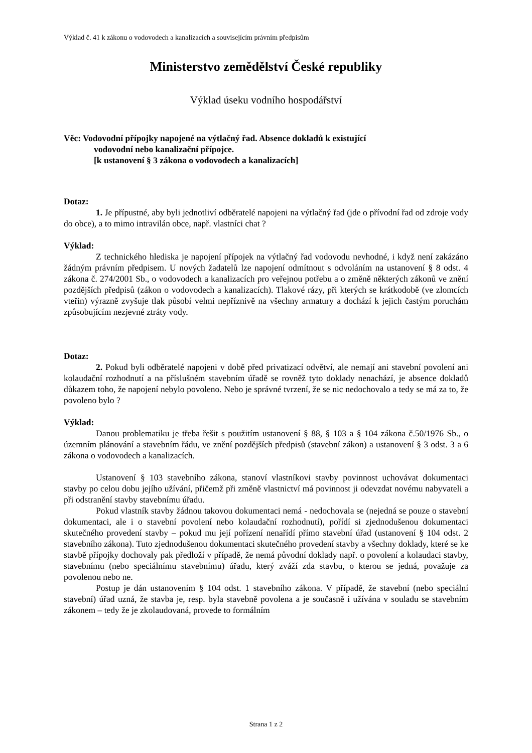Výklad č. 41 k zákonu o vodovodech a kanalizacích a souvisejícím právním předpisům
Ministerstvo zemědělství České republiky
Výklad úseku vodního hospodářství
Věc: Vodovodní přípojky napojené na výtlačný řad. Absence dokladů k existující
vodovodní nebo kanalizační přípojce.
[k ustanovení § 3 zákona o vodovodech a kanalizacích]
Dotaz:
1. Je přípustné, aby byli jednotliví odběratelé napojeni na výtlačný řad (jde o přívodní řad od zdroje vody do obce), a to mimo intravilán obce, např. vlastníci chat ?
Výklad:
Z technického hlediska je napojení přípojek na výtlačný řad vodovodu nevhodné, i když není zakázáno žádným právním předpisem. U nových žadatelů lze napojení odmítnout s odvoláním na ustanovení § 8 odst. 4 zákona č. 274/2001 Sb., o vodovodech a kanalizacích pro veřejnou potřebu a o změně některých zákonů ve znění pozdějších předpisů (zákon o vodovodech a kanalizacích). Tlakové rázy, při kterých se krátkodobě (ve zlomcích vteřin) výrazně zvyšuje tlak působí velmi nepříznivě na všechny armatury a dochází k jejich častým poruchám způsobujícím nezjevné ztráty vody.
Dotaz:
2. Pokud byli odběratelé napojeni v době před privatizací odvětví, ale nemají ani stavební povolení ani kolaudační rozhodnutí a na příslušném stavebním úřadě se rovněž tyto doklady nenachází, je absence dokladů důkazem toho, že napojení nebylo povoleno. Nebo je správné tvrzení, že se nic nedochovalo a tedy se má za to, že povoleno bylo ?
Výklad:
Danou problematiku je třeba řešit s použitím ustanovení § 88, § 103 a § 104 zákona č.50/1976 Sb., o územním plánování a stavebním řádu, ve znění pozdějších předpisů (stavební zákon) a ustanovení § 3 odst. 3 a 6 zákona o vodovodech a kanalizacích.
Ustanovení § 103 stavebního zákona, stanoví vlastníkovi stavby povinnost uchovávat dokumentaci stavby po celou dobu jejího užívání, přičemž při změně vlastnictví má povinnost ji odevzdat novému nabyvateli a při odstranění stavby stavebnímu úřadu.
Pokud vlastník stavby žádnou takovou dokumentaci nemá - nedochovala se (nejedná se pouze o stavební dokumentaci, ale i o stavební povolení nebo kolaudační rozhodnutí), pořídí si zjednodušenou dokumentaci skutečného provedení stavby – pokud mu její pořízení nenařídí přímo stavební úřad (ustanovení § 104 odst. 2 stavebního zákona). Tuto zjednodušenou dokumentaci skutečného provedení stavby a všechny doklady, které se ke stavbě přípojky dochovaly pak předloží v případě, že nemá původní doklady např. o povolení a kolaudaci stavby, stavebnímu (nebo speciálnímu stavebnímu) úřadu, který zváží zda stavbu, o kterou se jedná, považuje za povolenou nebo ne.
Postup je dán ustanovením § 104 odst. 1 stavebního zákona. V případě, že stavební (nebo speciální stavební) úřad uzná, že stavba je, resp. byla stavebně povolena a je současně i užívána v souladu se stavebním zákonem – tedy že je zkolaudovaná, provede to formálním
Strana 1 z 2